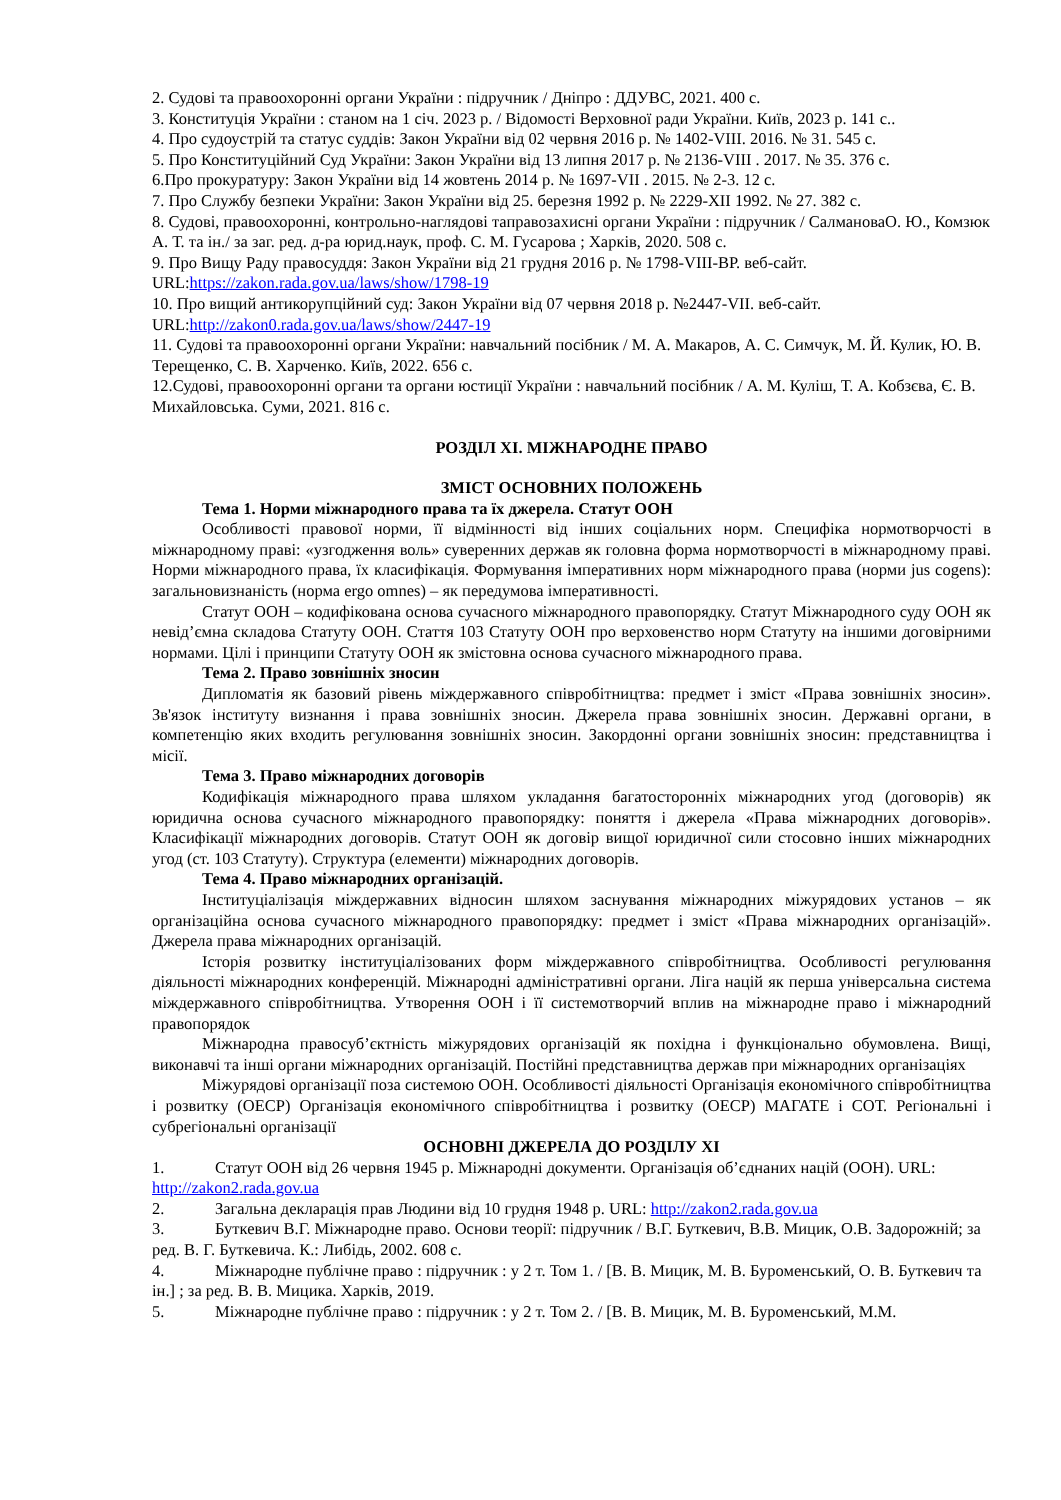2. Судові та правоохоронні органи України : підручник / Дніпро : ДДУВС, 2021. 400 с.
3. Конституція України : станом на 1 січ. 2023 р. / Відомості Верховної ради України. Київ, 2023 р. 141 с..
4. Про судоустрій та статус суддів: Закон України від 02 червня 2016 р. № 1402-VIII. 2016. № 31. 545 с.
5. Про Конституційний Суд України: Закон України від 13 липня 2017 р. № 2136-VIII . 2017. № 35. 376 с.
6.Про прокуратуру: Закон України від 14 жовтень 2014 р. № 1697-VII . 2015. № 2-3. 12 с.
7. Про Службу безпеки України: Закон України від 25. березня 1992 р. № 2229-XII 1992. № 27. 382 с.
8. Судові, правоохоронні, контрольно-наглядові таправозахисні органи України : підручник / СалмановаО. Ю., Комзюк А. Т. та ін./ за заг. ред. д-ра юрид.наук, проф. С. М. Гусарова ; Харків, 2020. 508 с.
9. Про Вищу Раду правосуддя: Закон України від 21 грудня 2016 р. № 1798-VIII-ВР. веб-сайт. URL:https://zakon.rada.gov.ua/laws/show/1798-19
10. Про вищий антикорупційний суд: Закон України від 07 червня 2018 р. №2447-VII. веб-сайт. URL:http://zakon0.rada.gov.ua/laws/show/2447-19
11. Судові та правоохоронні органи України: навчальний посібник / М. А. Макаров, А. С. Симчук, М. Й. Кулик, Ю. В. Терещенко, С. В. Харченко. Київ, 2022. 656 с.
12.Судові, правоохоронні органи та органи юстиції України : навчальний посібник / А. М. Куліш, Т. А. Кобзєва, Є. В. Михайловська. Суми, 2021. 816 с.
РОЗДІЛ XI. МІЖНАРОДНЕ ПРАВО
ЗМІСТ ОСНОВНИХ ПОЛОЖЕНЬ
Тема 1. Норми міжнародного права та їх джерела. Статут ООН
Особливості правової норми, її відмінності від інших соціальних норм. Специфіка нормотворчості в міжнародному праві: «узгодження воль» суверенних держав як головна форма нормотворчості в міжнародному праві. Норми міжнародного права, їх класифікація. Формування імперативних норм міжнародного права (норми jus cogens): загальновизнаність (норма ergo omnes) – як передумова імперативності.
Статут ООН – кодифікована основа сучасного міжнародного правопорядку. Статут Міжнародного суду ООН як невід’ємна складова Статуту ООН. Стаття 103 Статуту ООН про верховенство норм Статуту на іншими договірними нормами. Цілі і принципи Статуту ООН як змістовна основа сучасного міжнародного права.
Тема 2. Право зовнішніх зносин
Дипломатія як базовий рівень міждержавного співробітництва: предмет і зміст «Права зовнішніх зносин». Зв'язок інституту визнання і права зовнішніх зносин. Джерела права зовнішніх зносин. Державні органи, в компетенцію яких входить регулювання зовнішніх зносин. Закордонні органи зовнішніх зносин: представництва і місії.
Тема 3. Право міжнародних договорів
Кодифікація міжнародного права шляхом укладання багатосторонніх міжнародних угод (договорів) як юридична основа сучасного міжнародного правопорядку: поняття і джерела «Права міжнародних договорів». Класифікації міжнародних договорів. Статут ООН як договір вищої юридичної сили стосовно інших міжнародних угод (ст. 103 Статуту). Структура (елементи) міжнародних договорів.
Тема 4. Право міжнародних організацій.
Інституціалізація міждержавних відносин шляхом заснування міжнародних міжурядових установ – як організаційна основа сучасного міжнародного правопорядку: предмет і зміст «Права міжнародних організацій». Джерела права міжнародних організацій.
Історія розвитку інституціалізованих форм міждержавного співробітництва. Особливості регулювання діяльності міжнародних конференцій. Міжнародні адміністративні органи. Ліга націй як перша універсальна система міждержавного співробітництва. Утворення ООН і її системотворчий вплив на міжнародне право і міжнародний правопорядок
Міжнародна правосуб’єктність міжурядових організацій як похідна і функціонально обумовлена. Вищі, виконавчі та інші органи міжнародних організацій. Постійні представництва держав при міжнародних організаціях
Міжурядові організації поза системою ООН. Особливості діяльності Організація економічного співробітництва і розвитку (ОЕСР) Організація економічного співробітництва і розвитку (ОЕСР) МАГАТЕ і СОТ. Регіональні і субрегіональні організації
ОСНОВНІ ДЖЕРЕЛА ДО РОЗДІЛУ XI
1. Статут ООН від 26 червня 1945 р. Міжнародні документи. Організація об’єднаних націй (ООН). URL: http://zakon2.rada.gov.ua
2. Загальна декларація прав Людини від 10 грудня 1948 р. URL: http://zakon2.rada.gov.ua
3. Буткевич В.Г. Міжнародне право. Основи теорії: підручник / В.Г. Буткевич, В.В. Мицик, О.В. Задорожній; за ред. В. Г. Буткевича. К.: Либідь, 2002. 608 с.
4. Міжнародне публічне право : підручник : у 2 т. Том 1. / [В. В. Мицик, М. В. Буроменський, О. В. Буткевич та ін.] ; за ред. В. В. Мицика. Харків, 2019.
5. Міжнародне публічне право : підручник : у 2 т. Том 2. / [В. В. Мицик, М. В. Буроменський, М.М.